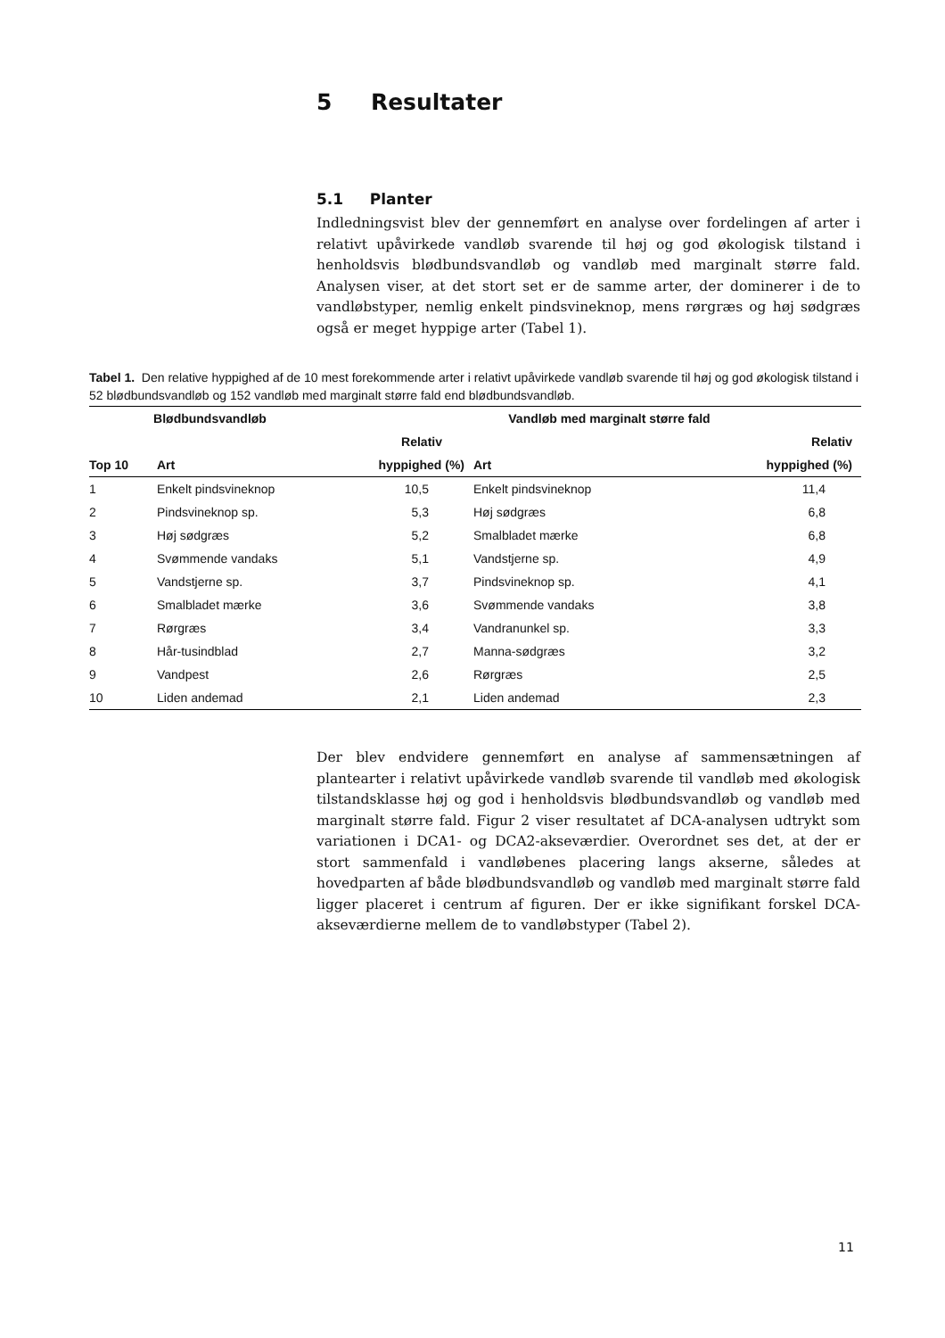5 Resultater
5.1 Planter
Indledningsvist blev der gennemført en analyse over fordelingen af arter i relativt upåvirkede vandløb svarende til høj og god økologisk tilstand i henholdsvis blødbundsvandløb og vandløb med marginalt større fald. Analysen viser, at det stort set er de samme arter, der dominerer i de to vandløbstyper, nemlig enkelt pindsvineknop, mens rørgræs og høj sødgræs også er meget hyppige arter (Tabel 1).
Tabel 1. Den relative hyppighed af de 10 mest forekommende arter i relativt upåvirkede vandløb svarende til høj og god økologisk tilstand i 52 blødbundsvandløb og 152 vandløb med marginalt større fald end blødbundsvandløb.
| Blødbundsvandløb | | | Vandløb med marginalt større fald | |
| --- | --- | --- | --- | --- |
| | | Relativ | | Relativ |
| Top 10 | Art | hyppighed (%) | Art | hyppighed (%) |
| 1 | Enkelt pindsvineknop | 10,5 | Enkelt pindsvineknop | 11,4 |
| 2 | Pindsvineknop sp. | 5,3 | Høj sødgræs | 6,8 |
| 3 | Høj sødgræs | 5,2 | Smalbladet mærke | 6,8 |
| 4 | Svømmende vandaks | 5,1 | Vandstjerne sp. | 4,9 |
| 5 | Vandstjerne sp. | 3,7 | Pindsvineknop sp. | 4,1 |
| 6 | Smalbladet mærke | 3,6 | Svømmende vandaks | 3,8 |
| 7 | Rørgræs | 3,4 | Vandranunkel sp. | 3,3 |
| 8 | Hår-tusindblad | 2,7 | Manna-sødgræs | 3,2 |
| 9 | Vandpest | 2,6 | Rørgræs | 2,5 |
| 10 | Liden andemad | 2,1 | Liden andemad | 2,3 |
Der blev endvidere gennemført en analyse af sammensætningen af plantearter i relativt upåvirkede vandløb svarende til vandløb med økologisk tilstandsklasse høj og god i henholdsvis blødbundsvandløb og vandløb med marginalt større fald. Figur 2 viser resultatet af DCA-analysen udtrykt som variationen i DCA1- og DCA2-akseværdier. Overordnet ses det, at der er stort sammenfald i vandløbenes placering langs akserne, således at hovedparten af både blødbundsvandløb og vandløb med marginalt større fald ligger placeret i centrum af figuren. Der er ikke signifikant forskel DCA-akseværdierne mellem de to vandløbstyper (Tabel 2).
11